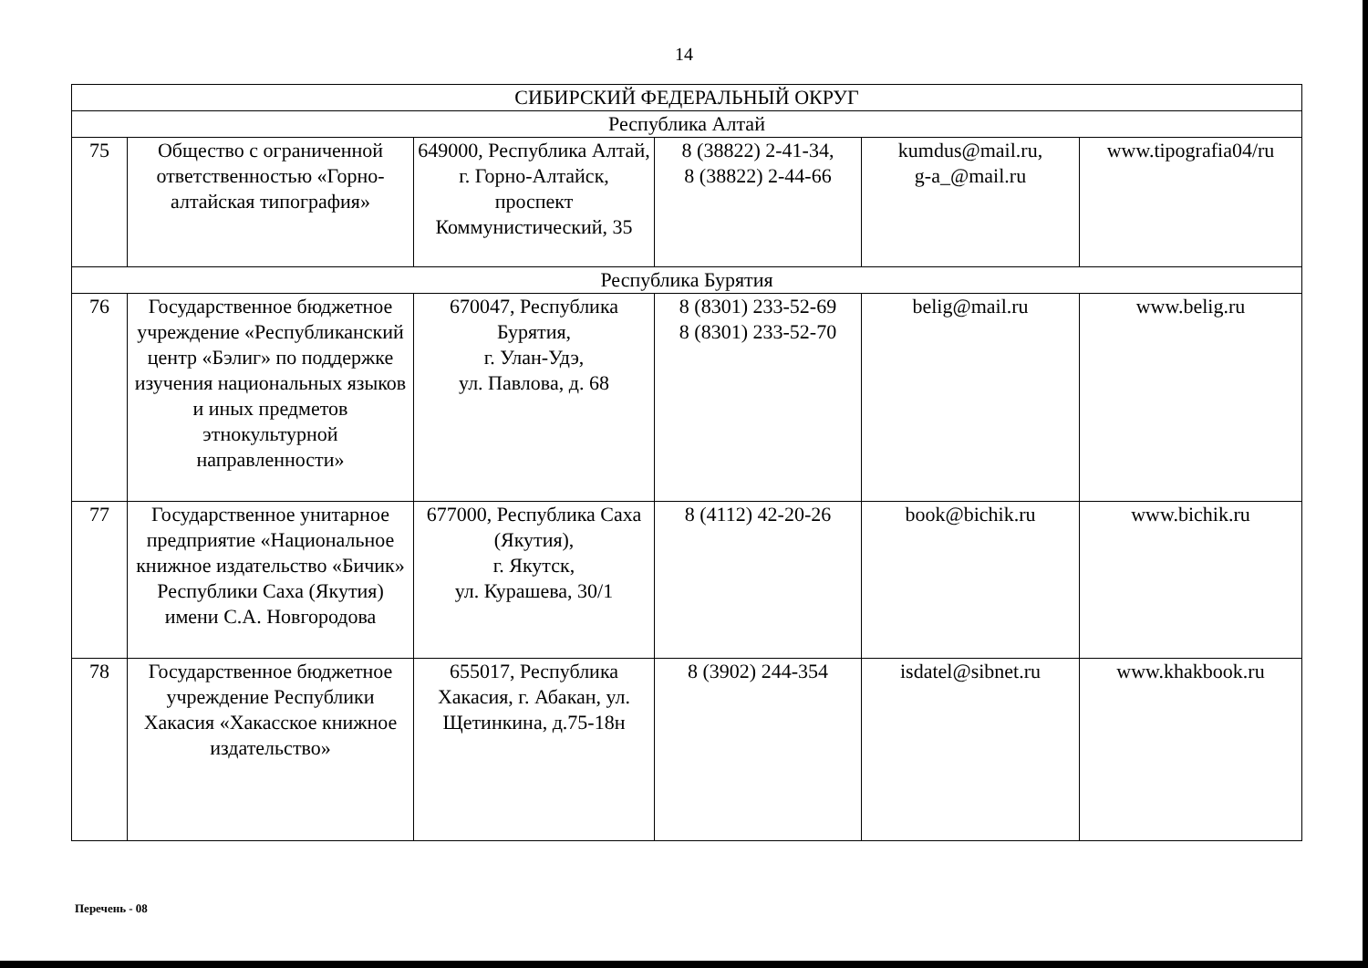14
| СИБИРСКИЙ ФЕДЕРАЛЬНЫЙ ОКРУГ | | | | | |
| Республика Алтай | | | | | |
| 75 | Общество с ограниченной ответственностью «Горно-алтайская типография» | 649000, Республика Алтай, г. Горно-Алтайск, проспект Коммунистический, 35 | 8 (38822) 2-41-34, 8 (38822) 2-44-66 | kumdus@mail.ru, g-a_@mail.ru | www.tipografia04/ru |
| Республика Бурятия | | | | | |
| 76 | Государственное бюджетное учреждение «Республиканский центр «Бэлиг» по поддержке изучения национальных языков и иных предметов этнокультурной направленности» | 670047, Республика Бурятия, г. Улан-Удэ, ул. Павлова, д. 68 | 8 (8301) 233-52-69 8 (8301) 233-52-70 | belig@mail.ru | www.belig.ru |
| 77 | Государственное унитарное предприятие «Национальное книжное издательство «Бичик» Республики Саха (Якутия) имени С.А. Новгородова | 677000, Республика Саха (Якутия), г. Якутск, ул. Курашева, 30/1 | 8 (4112) 42-20-26 | book@bichik.ru | www.bichik.ru |
| 78 | Государственное бюджетное учреждение Республики Хакасия «Хакасское книжное издательство» | 655017, Республика Хакасия, г. Абакан, ул. Щетинкина, д.75-18н | 8 (3902) 244-354 | isdatel@sibnet.ru | www.khakbook.ru |
Перечень - 08